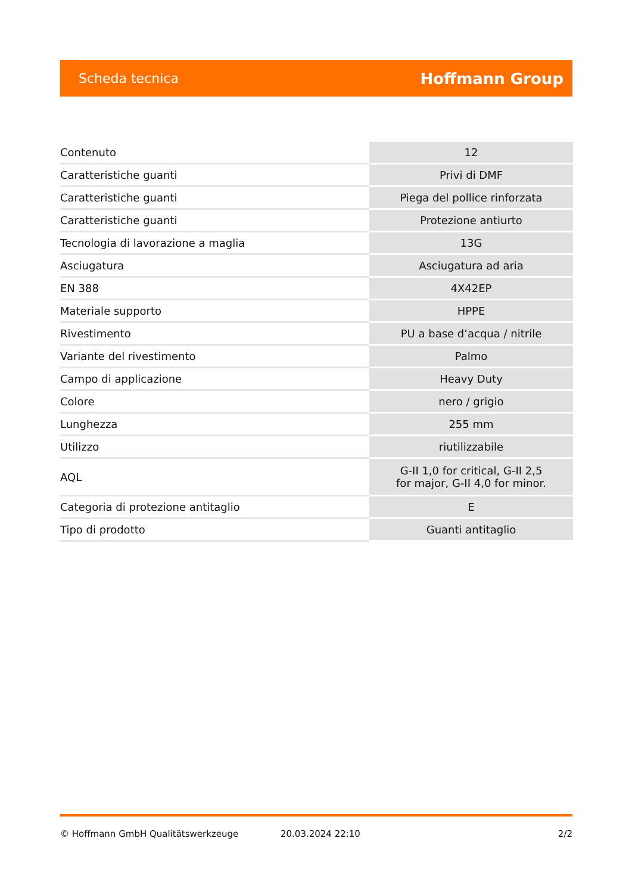Scheda tecnica Hoffmann Group
| Contenuto | 12 |
| Caratteristiche guanti | Privi di DMF |
| Caratteristiche guanti | Piega del pollice rinforzata |
| Caratteristiche guanti | Protezione antiurto |
| Tecnologia di lavorazione a maglia | 13G |
| Asciugatura | Asciugatura ad aria |
| EN 388 | 4X42EP |
| Materiale supporto | HPPE |
| Rivestimento | PU a base d’acqua / nitrile |
| Variante del rivestimento | Palmo |
| Campo di applicazione | Heavy Duty |
| Colore | nero / grigio |
| Lunghezza | 255 mm |
| Utilizzo | riutilizzabile |
| AQL | G-II 1,0 for critical, G-II 2,5 for major, G-II 4,0 for minor. |
| Categoria di protezione antitaglio | E |
| Tipo di prodotto | Guanti antitaglio |
© Hoffmann GmbH Qualitätswerkzeuge 20.03.2024 22:10 2/2